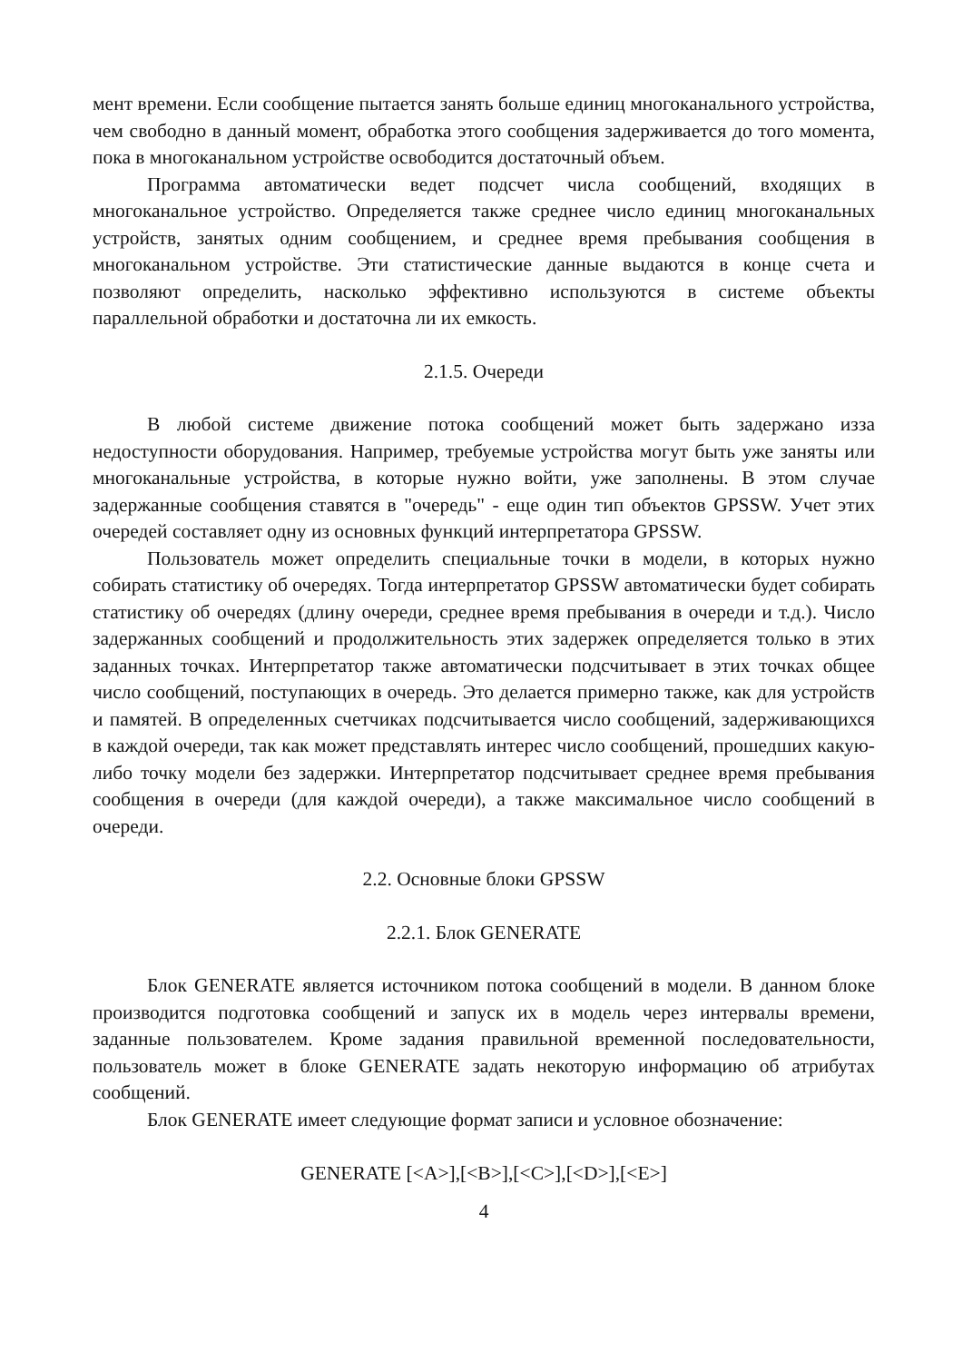мент времени. Если сообщение пытается занять больше единиц многоканального устройства, чем свободно в данный момент, обработка этого сообщения задерживается до того момента, пока в многоканальном устройстве освободится достаточный объем.
Программа автоматически ведет подсчет числа сообщений, входящих в многоканальное устройство. Определяется также среднее число единиц многоканальных устройств, занятых одним сообщением, и среднее время пребывания сообщения в многоканальном устройстве. Эти статистические данные выдаются в конце счета и позволяют определить, насколько эффективно используются в системе объекты параллельной обработки и достаточна ли их емкость.
2.1.5. Очереди
В любой системе движение потока сообщений может быть задержано изза недоступности оборудования. Например, требуемые устройства могут быть уже заняты или многоканальные устройства, в которые нужно войти, уже заполнены. В этом случае задержанные сообщения ставятся в "очередь" - еще один тип объектов GPSSW. Учет этих очередей составляет одну из основных функций интерпретатора GPSSW.
Пользователь может определить специальные точки в модели, в которых нужно собирать статистику об очередях. Тогда интерпретатор GPSSW автоматически будет собирать статистику об очередях (длину очереди, среднее время пребывания в очереди и т.д.). Число задержанных сообщений и продолжительность этих задержек определяется только в этих заданных точках. Интерпретатор также автоматически подсчитывает в этих точках общее число сообщений, поступающих в очередь. Это делается примерно также, как для устройств и памятей. В определенных счетчиках подсчитывается число сообщений, задерживающихся в каждой очереди, так как может представлять интерес число сообщений, прошедших какую-либо точку модели без задержки. Интерпретатор подсчитывает среднее время пребывания сообщения в очереди (для каждой очереди), а также максимальное число сообщений в очереди.
2.2. Основные блоки GPSSW
2.2.1. Блок GENERATE
Блок GENERATE является источником потока сообщений в модели. В данном блоке производится подготовка сообщений и запуск их в модель через интервалы времени, заданные пользователем. Кроме задания правильной временной последовательности, пользователь может в блоке GENERATE задать некоторую информацию об атрибутах сообщений.
Блок GENERATE имеет следующие формат записи и условное обозначение:
GENERATE [<A>],[<B>],[<C>],[<D>],[<E>]
4